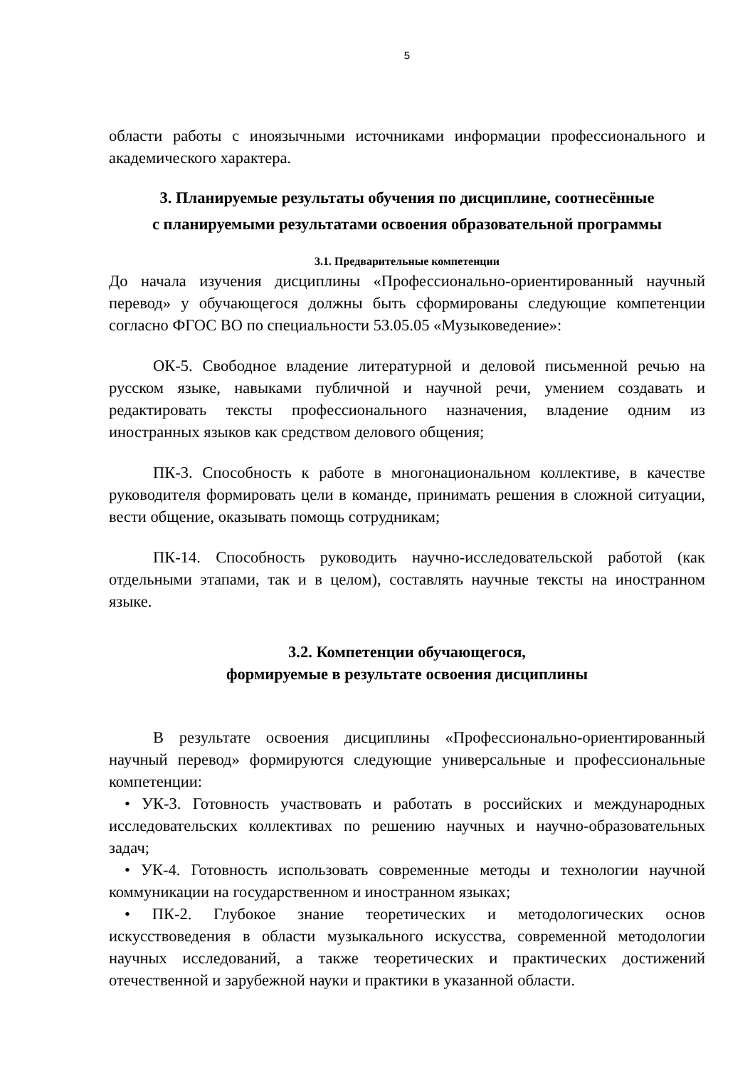5
области работы с иноязычными источниками информации профессионального и академического характера.
3. Планируемые результаты обучения по дисциплине, соотнесённые
с планируемыми результатами освоения образовательной программы
3.1. Предварительные компетенции
До начала изучения дисциплины «Профессионально-ориентированный научный перевод» у обучающегося должны быть сформированы следующие компетенции согласно ФГОС ВО по специальности 53.05.05 «Музыковедение»:
ОК-5. Свободное владение литературной и деловой письменной речью на русском языке, навыками публичной и научной речи, умением создавать и редактировать тексты профессионального назначения, владение одним из иностранных языков как средством делового общения;
ПК-3. Способность к работе в многонациональном коллективе, в качестве руководителя формировать цели в команде, принимать решения в сложной ситуации, вести общение, оказывать помощь сотрудникам;
ПК-14. Способность руководить научно-исследовательской работой (как отдельными этапами, так и в целом), составлять научные тексты на иностранном языке.
3.2. Компетенции обучающегося,
формируемые в результате освоения дисциплины
В результате освоения дисциплины «Профессионально-ориентированный научный перевод» формируются следующие универсальные и профессиональные компетенции:
• УК-3. Готовность участвовать и работать в российских и международных исследовательских коллективах по решению научных и научно-образовательных задач;
• УК-4. Готовность использовать современные методы и технологии научной коммуникации на государственном и иностранном языках;
• ПК-2. Глубокое знание теоретических и методологических основ искусствоведения в области музыкального искусства, современной методологии научных исследований, а также теоретических и практических достижений отечественной и зарубежной науки и практики в указанной области.